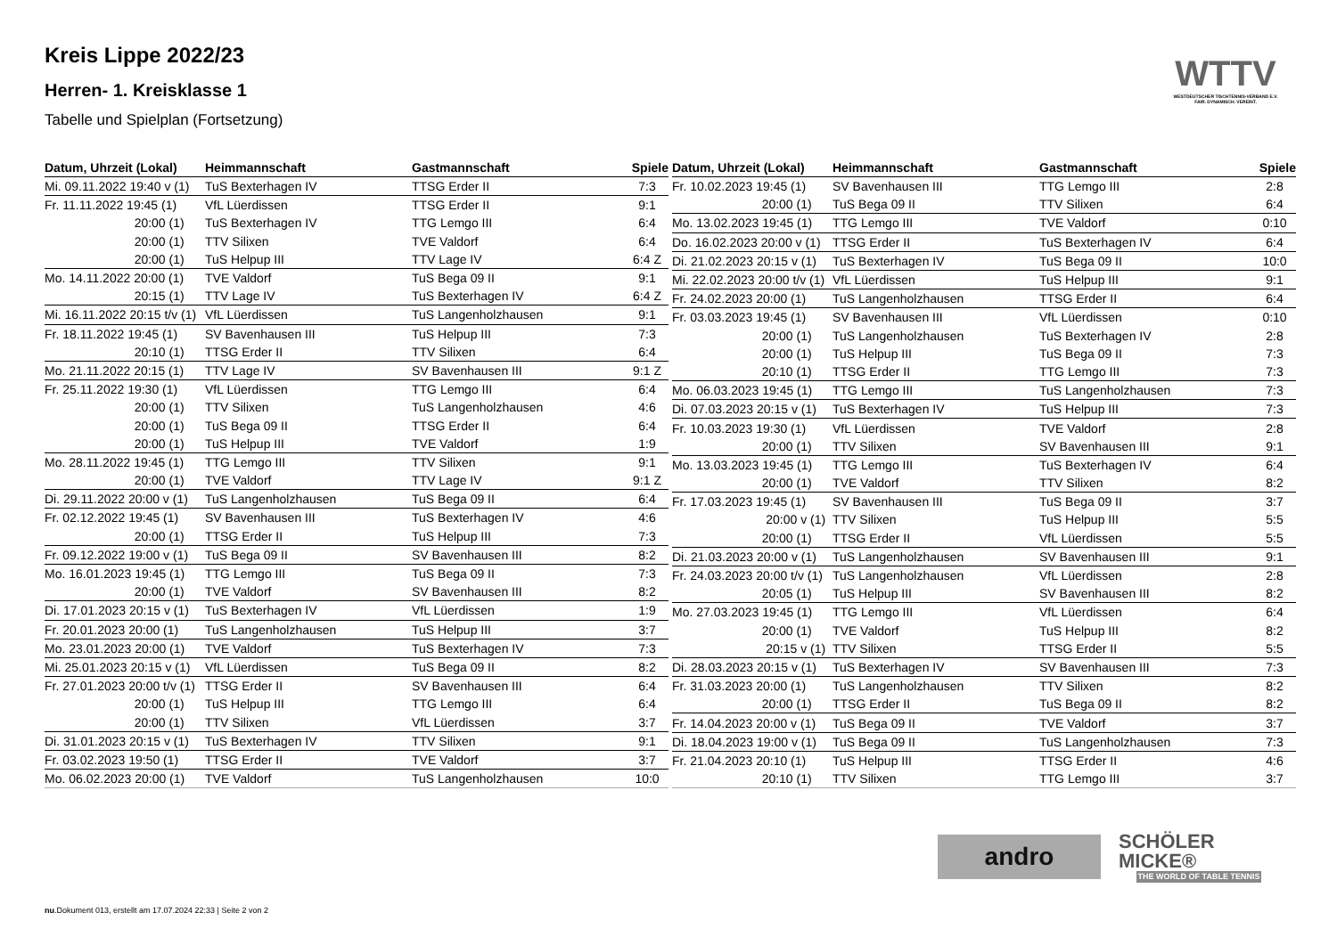Kreis Lippe 2022/23
Herren- 1. Kreisklasse 1
Tabelle und Spielplan (Fortsetzung)
WTTV
WESTDEUTSCHER TISCHTENNIS-VERBAND E.V. FAIR. DYNAMISCH. VEREINT.
| Datum, Uhrzeit (Lokal) | Heimmannschaft | Gastmannschaft | Spiele |
| --- | --- | --- | --- |
| Mi. 09.11.2022 19:40 v (1) | TuS Bexterhagen IV | TTSG Erder II | 7:3 |
| Fr. 11.11.2022 19:45 (1) | VfL Lüerdissen | TTSG Erder II | 9:1 |
| 20:00 (1) | TuS Bexterhagen IV | TTG Lemgo III | 6:4 |
| 20:00 (1) | TTV Silixen | TVE Valdorf | 6:4 |
| 20:00 (1) | TuS Helpup III | TTV Lage IV | 6:4 Z |
| Mo. 14.11.2022 20:00 (1) | TVE Valdorf | TuS Bega 09 II | 9:1 |
| 20:15 (1) | TTV Lage IV | TuS Bexterhagen IV | 6:4 Z |
| Mi. 16.11.2022 20:15 t/v (1) | VfL Lüerdissen | TuS Langenholzhausen | 9:1 |
| Fr. 18.11.2022 19:45 (1) | SV Bavenhausen III | TuS Helpup III | 7:3 |
| 20:10 (1) | TTSG Erder II | TTV Silixen | 6:4 |
| Mo. 21.11.2022 20:15 (1) | TTV Lage IV | SV Bavenhausen III | 9:1 Z |
| Fr. 25.11.2022 19:30 (1) | VfL Lüerdissen | TTG Lemgo III | 6:4 |
| 20:00 (1) | TTV Silixen | TuS Langenholzhausen | 4:6 |
| 20:00 (1) | TuS Bega 09 II | TTSG Erder II | 6:4 |
| 20:00 (1) | TuS Helpup III | TVE Valdorf | 1:9 |
| Mo. 28.11.2022 19:45 (1) | TTG Lemgo III | TTV Silixen | 9:1 |
| 20:00 (1) | TVE Valdorf | TTV Lage IV | 9:1 Z |
| Di. 29.11.2022 20:00 v (1) | TuS Langenholzhausen | TuS Bega 09 II | 6:4 |
| Fr. 02.12.2022 19:45 (1) | SV Bavenhausen III | TuS Bexterhagen IV | 4:6 |
| 20:00 (1) | TTSG Erder II | TuS Helpup III | 7:3 |
| Fr. 09.12.2022 19:00 v (1) | TuS Bega 09 II | SV Bavenhausen III | 8:2 |
| Mo. 16.01.2023 19:45 (1) | TTG Lemgo III | TuS Bega 09 II | 7:3 |
| 20:00 (1) | TVE Valdorf | SV Bavenhausen III | 8:2 |
| Di. 17.01.2023 20:15 v (1) | TuS Bexterhagen IV | VfL Lüerdissen | 1:9 |
| Fr. 20.01.2023 20:00 (1) | TuS Langenholzhausen | TuS Helpup III | 3:7 |
| Mo. 23.01.2023 20:00 (1) | TVE Valdorf | TuS Bexterhagen IV | 7:3 |
| Mi. 25.01.2023 20:15 v (1) | VfL Lüerdissen | TuS Bega 09 II | 8:2 |
| Fr. 27.01.2023 20:00 t/v (1) | TTSG Erder II | SV Bavenhausen III | 6:4 |
| 20:00 (1) | TuS Helpup III | TTG Lemgo III | 6:4 |
| 20:00 (1) | TTV Silixen | VfL Lüerdissen | 3:7 |
| Di. 31.01.2023 20:15 v (1) | TuS Bexterhagen IV | TTV Silixen | 9:1 |
| Fr. 03.02.2023 19:50 (1) | TTSG Erder II | TVE Valdorf | 3:7 |
| Mo. 06.02.2023 20:00 (1) | TVE Valdorf | TuS Langenholzhausen | 10:0 |
| Datum, Uhrzeit (Lokal) | Heimmannschaft | Gastmannschaft | Spiele |
| --- | --- | --- | --- |
| Fr. 10.02.2023 19:45 (1) | SV Bavenhausen III | TTG Lemgo III | 2:8 |
| 20:00 (1) | TuS Bega 09 II | TTV Silixen | 6:4 |
| Mo. 13.02.2023 19:45 (1) | TTG Lemgo III | TVE Valdorf | 0:10 |
| Do. 16.02.2023 20:00 v (1) | TTSG Erder II | TuS Bexterhagen IV | 6:4 |
| Di. 21.02.2023 20:15 v (1) | TuS Bexterhagen IV | TuS Bega 09 II | 10:0 |
| Mi. 22.02.2023 20:00 t/v (1) | VfL Lüerdissen | TuS Helpup III | 9:1 |
| Fr. 24.02.2023 20:00 (1) | TuS Langenholzhausen | TTSG Erder II | 6:4 |
| Fr. 03.03.2023 19:45 (1) | SV Bavenhausen III | VfL Lüerdissen | 0:10 |
| 20:00 (1) | TuS Langenholzhausen | TuS Bexterhagen IV | 2:8 |
| 20:00 (1) | TuS Helpup III | TuS Bega 09 II | 7:3 |
| 20:10 (1) | TTSG Erder II | TTG Lemgo III | 7:3 |
| Mo. 06.03.2023 19:45 (1) | TTG Lemgo III | TuS Langenholzhausen | 7:3 |
| Di. 07.03.2023 20:15 v (1) | TuS Bexterhagen IV | TuS Helpup III | 7:3 |
| Fr. 10.03.2023 19:30 (1) | VfL Lüerdissen | TVE Valdorf | 2:8 |
| 20:00 (1) | TTV Silixen | SV Bavenhausen III | 9:1 |
| Mo. 13.03.2023 19:45 (1) | TTG Lemgo III | TuS Bexterhagen IV | 6:4 |
| 20:00 (1) | TVE Valdorf | TTV Silixen | 8:2 |
| Fr. 17.03.2023 19:45 (1) | SV Bavenhausen III | TuS Bega 09 II | 3:7 |
| 20:00 v (1) | TTV Silixen | TuS Helpup III | 5:5 |
| 20:00 (1) | TTSG Erder II | VfL Lüerdissen | 5:5 |
| Di. 21.03.2023 20:00 v (1) | TuS Langenholzhausen | SV Bavenhausen III | 9:1 |
| Fr. 24.03.2023 20:00 t/v (1) | TuS Langenholzhausen | VfL Lüerdissen | 2:8 |
| 20:05 (1) | TuS Helpup III | SV Bavenhausen III | 8:2 |
| Mo. 27.03.2023 19:45 (1) | TTG Lemgo III | VfL Lüerdissen | 6:4 |
| 20:00 (1) | TVE Valdorf | TuS Helpup III | 8:2 |
| 20:15 v (1) | TTV Silixen | TTSG Erder II | 5:5 |
| Di. 28.03.2023 20:15 v (1) | TuS Bexterhagen IV | SV Bavenhausen III | 7:3 |
| Fr. 31.03.2023 20:00 (1) | TuS Langenholzhausen | TTV Silixen | 8:2 |
| 20:00 (1) | TTSG Erder II | TuS Bega 09 II | 8:2 |
| Fr. 14.04.2023 20:00 v (1) | TuS Bega 09 II | TVE Valdorf | 3:7 |
| Di. 18.04.2023 19:00 v (1) | TuS Bega 09 II | TuS Langenholzhausen | 7:3 |
| Fr. 21.04.2023 20:10 (1) | TuS Helpup III | TTSG Erder II | 4:6 |
| 20:10 (1) | TTV Silixen | TTG Lemgo III | 3:7 |
andro
SCHÖLER MICKE®
THE WORLD OF TABLE TENNIS
nu.Dokument 013, erstellt am 17.07.2024 22:33 | Seite 2 von 2